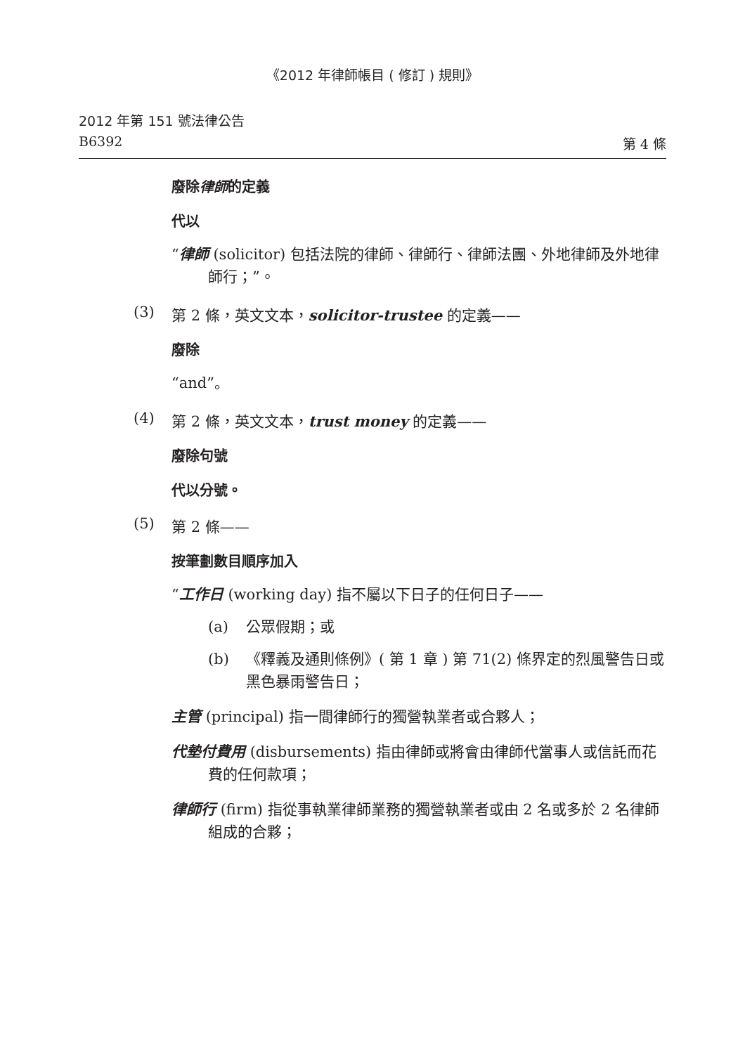《2012 年律師帳目 ( 修訂 ) 規則》
2012 年第 151 號法律公告
B6392 第 4 條
廢除律師的定義
代以
“律師 (solicitor) 包括法院的律師、律師行、律師法團、外地律師及外地律師行；”。
(3) 第 2 條，英文文本，solicitor-trustee 的定義——
廢除
“and”。
(4) 第 2 條，英文文本，trust money 的定義——
廢除句號
代以分號。
(5) 第 2 條——
按筆劃數目順序加入
“工作日 (working day) 指不屬以下日子的任何日子——
(a) 公眾假期；或
(b) 《釋義及通則條例》( 第 1 章 ) 第 71(2) 條界定的烈風警告日或黑色暴雨警告日；
主管 (principal) 指一間律師行的獨營執業者或合夥人；
代墊付費用 (disbursements) 指由律師或將會由律師代當事人或信託而花費的任何款項；
律師行 (firm) 指從事執業律師業務的獨營執業者或由 2 名或多於 2 名律師組成的合夥；